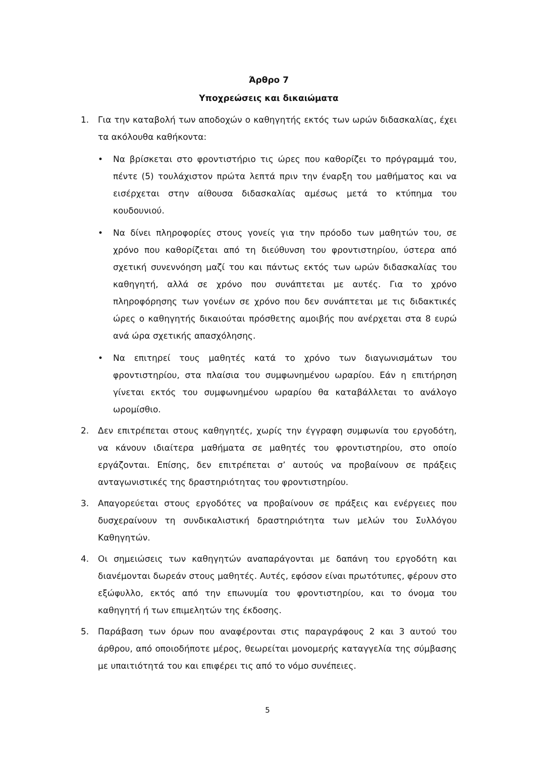Άρθρο 7
Υποχρεώσεις και δικαιώματα
1. Για την καταβολή των αποδοχών ο καθηγητής εκτός των ωρών διδασκαλίας, έχει τα ακόλουθα καθήκοντα:
• Να βρίσκεται στο φροντιστήριο τις ώρες που καθορίζει το πρόγραμμά του, πέντε (5) τουλάχιστον πρώτα λεπτά πριν την έναρξη του μαθήματος και να εισέρχεται στην αίθουσα διδασκαλίας αμέσως μετά το κτύπημα του κουδουνιού.
• Να δίνει πληροφορίες στους γονείς για την πρόοδο των μαθητών του, σε χρόνο που καθορίζεται από τη διεύθυνση του φροντιστηρίου, ύστερα από σχετική συνεννόηση μαζί του και πάντως εκτός των ωρών διδασκαλίας του καθηγητή, αλλά σε χρόνο που συνάπτεται με αυτές. Για το χρόνο πληροφόρησης των γονέων σε χρόνο που δεν συνάπτεται με τις διδακτικές ώρες ο καθηγητής δικαιούται πρόσθετης αμοιβής που ανέρχεται στα 8 ευρώ ανά ώρα σχετικής απασχόλησης.
• Να επιτηρεί τους μαθητές κατά το χρόνο των διαγωνισμάτων του φροντιστηρίου, στα πλαίσια του συμφωνημένου ωραρίου. Εάν η επιτήρηση γίνεται εκτός του συμφωνημένου ωραρίου θα καταβάλλεται το ανάλογο ωρομίσθιο.
2. Δεν επιτρέπεται στους καθηγητές, χωρίς την έγγραφη συμφωνία του εργοδότη, να κάνουν ιδιαίτερα μαθήματα σε μαθητές του φροντιστηρίου, στο οποίο εργάζονται. Επίσης, δεν επιτρέπεται σ’ αυτούς να προβαίνουν σε πράξεις ανταγωνιστικές της δραστηριότητας του φροντιστηρίου.
3. Απαγορεύεται στους εργοδότες να προβαίνουν σε πράξεις και ενέργειες που δυσχεραίνουν τη συνδικαλιστική δραστηριότητα των μελών του Συλλόγου Καθηγητών.
4. Οι σημειώσεις των καθηγητών αναπαράγονται με δαπάνη του εργοδότη και διανέμονται δωρεάν στους μαθητές. Αυτές, εφόσον είναι πρωτότυπες, φέρουν στο εξώφυλλο, εκτός από την επωνυμία του φροντιστηρίου, και το όνομα του καθηγητή ή των επιμελητών της έκδοσης.
5. Παράβαση των όρων που αναφέρονται στις παραγράφους 2 και 3 αυτού του άρθρου, από οποιοδήποτε μέρος, θεωρείται μονομερής καταγγελία της σύμβασης με υπαιτιότητά του και επιφέρει τις από το νόμο συνέπειες.
5